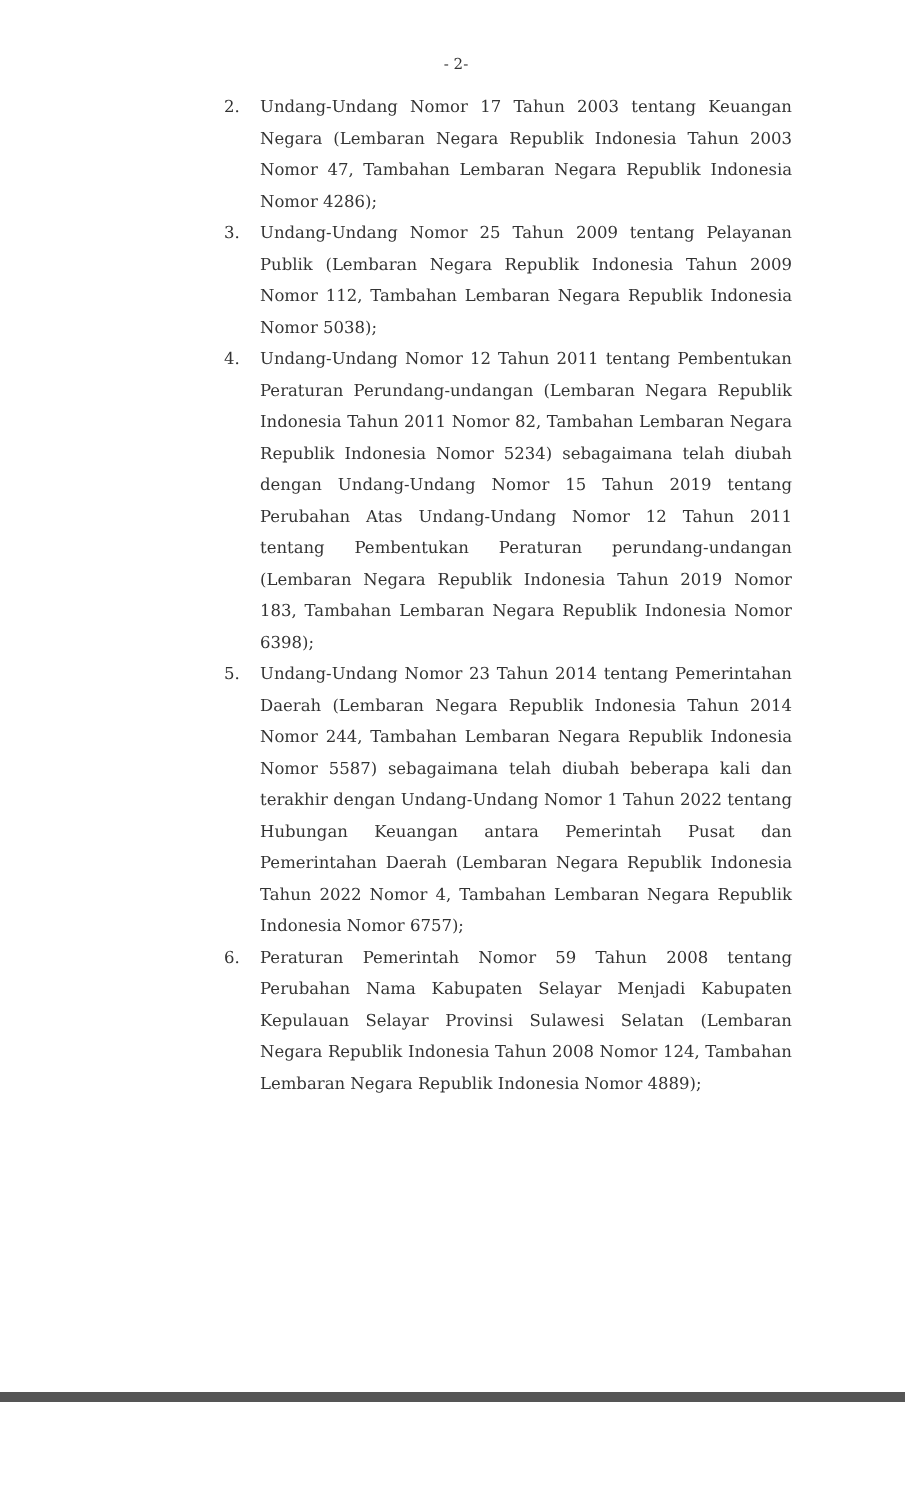- 2-
2. Undang-Undang Nomor 17 Tahun 2003 tentang Keuangan Negara (Lembaran Negara Republik Indonesia Tahun 2003 Nomor 47, Tambahan Lembaran Negara Republik Indonesia Nomor 4286);
3. Undang-Undang Nomor 25 Tahun 2009 tentang Pelayanan Publik (Lembaran Negara Republik Indonesia Tahun 2009 Nomor 112, Tambahan Lembaran Negara Republik Indonesia Nomor 5038);
4. Undang-Undang Nomor 12 Tahun 2011 tentang Pembentukan Peraturan Perundang-undangan (Lembaran Negara Republik Indonesia Tahun 2011 Nomor 82, Tambahan Lembaran Negara Republik Indonesia Nomor 5234) sebagaimana telah diubah dengan Undang-Undang Nomor 15 Tahun 2019 tentang Perubahan Atas Undang-Undang Nomor 12 Tahun 2011 tentang Pembentukan Peraturan perundang-undangan (Lembaran Negara Republik Indonesia Tahun 2019 Nomor 183, Tambahan Lembaran Negara Republik Indonesia Nomor 6398);
5. Undang-Undang Nomor 23 Tahun 2014 tentang Pemerintahan Daerah (Lembaran Negara Republik Indonesia Tahun 2014 Nomor 244, Tambahan Lembaran Negara Republik Indonesia Nomor 5587) sebagaimana telah diubah beberapa kali dan terakhir dengan Undang-Undang Nomor 1 Tahun 2022 tentang Hubungan Keuangan antara Pemerintah Pusat dan Pemerintahan Daerah (Lembaran Negara Republik Indonesia Tahun 2022 Nomor 4, Tambahan Lembaran Negara Republik Indonesia Nomor 6757);
6. Peraturan Pemerintah Nomor 59 Tahun 2008 tentang Perubahan Nama Kabupaten Selayar Menjadi Kabupaten Kepulauan Selayar Provinsi Sulawesi Selatan (Lembaran Negara Republik Indonesia Tahun 2008 Nomor 124, Tambahan Lembaran Negara Republik Indonesia Nomor 4889);